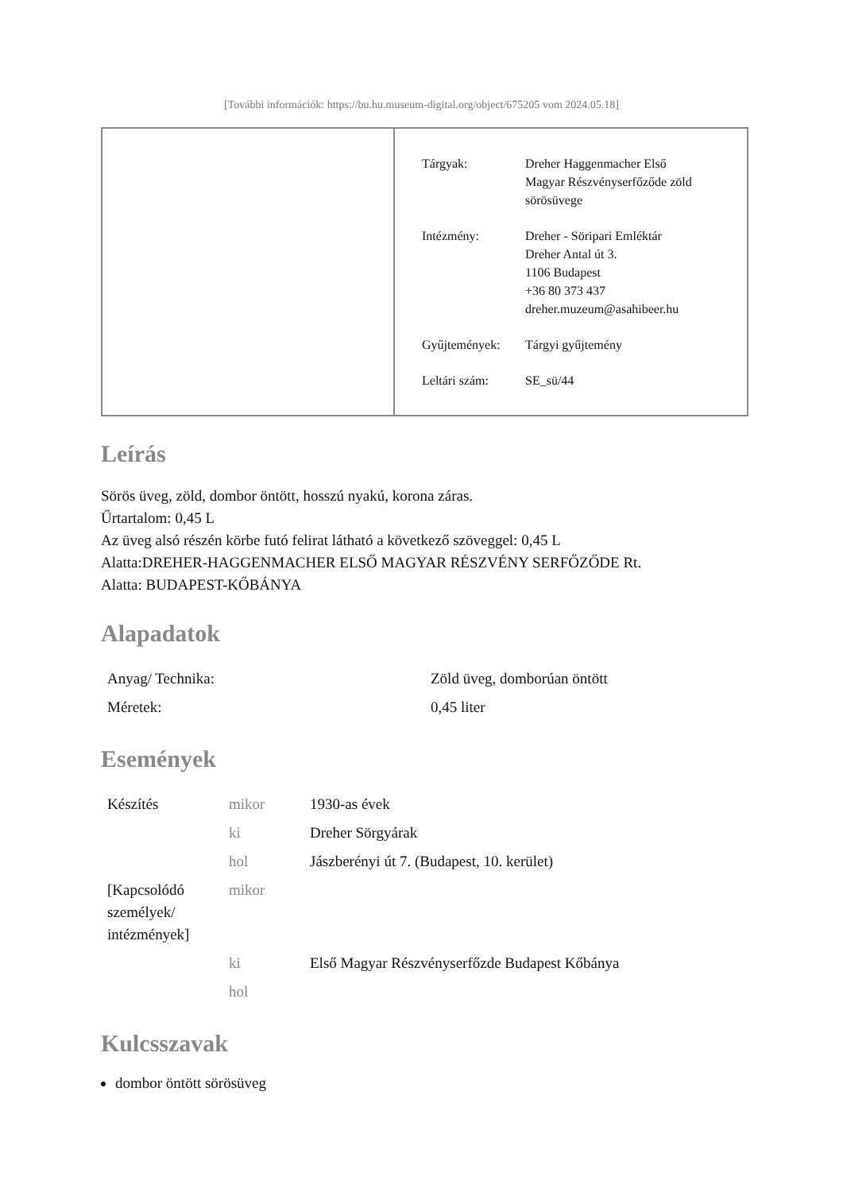[További információk: https://bu.hu.museum-digital.org/object/675205 vom 2024.05.18]
| Tárgyak: | Dreher Haggenmacher Első Magyar Részvényserfőződe zöld sörösüvege |
| Intézmény: | Dreher - Söripari Emléktár Dreher Antal út 3. 1106 Budapest +36 80 373 437 dreher.muzeum@asahibeer.hu |
| Gyűjtemények: | Tárgyi gyűjtemény |
| Leltári szám: | SE_sü/44 |
Leírás
Sörös üveg, zöld, dombor öntött, hosszú nyakú, korona záras.
Űrtartalom: 0,45 L
Az üveg alsó részén körbe futó felirat látható a következő szöveggel: 0,45 L
Alatta:DREHER-HAGGENMACHER ELSŐ MAGYAR RÉSZVÉNY SERFŐZŐDE Rt.
Alatta: BUDAPEST-KŐBÁNYA
Alapadatok
| Anyag/ Technika: | Zöld üveg, domborúan öntött |
| Méretek: | 0,45 liter |
Események
| Készítés | mikor | 1930-as évek |
| | ki | Dreher Sörgyárak |
| | hol | Jászberényi út 7. (Budapest, 10. kerület) |
| [Kapcsolódó személyek/ intézmények] | mikor | |
| | ki | Első Magyar Részvényserfőzde Budapest Kőbánya |
| | hol | |
Kulcsszavak
dombor öntött sörösüveg